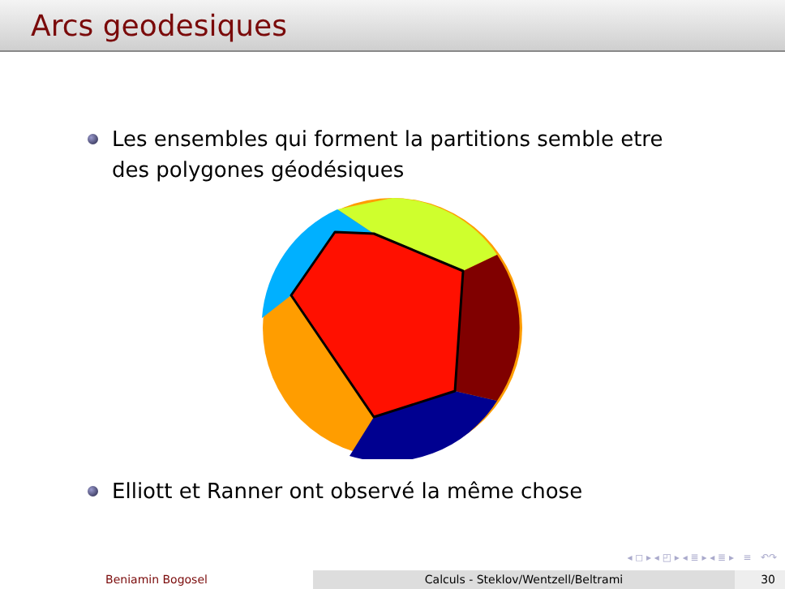Arcs geodesiques
Les ensembles qui forment la partitions semble etre des polygones géodésiques
Elliott et Ranner ont observé la même chose
◂ ◻ ▸ ◂ ◰ ▸ ◂ ≣ ▸ ◂ ≣ ▸ ≡ ↶↷
Beniamin Bogosel Calculs - Steklov/Wentzell/Beltrami
30